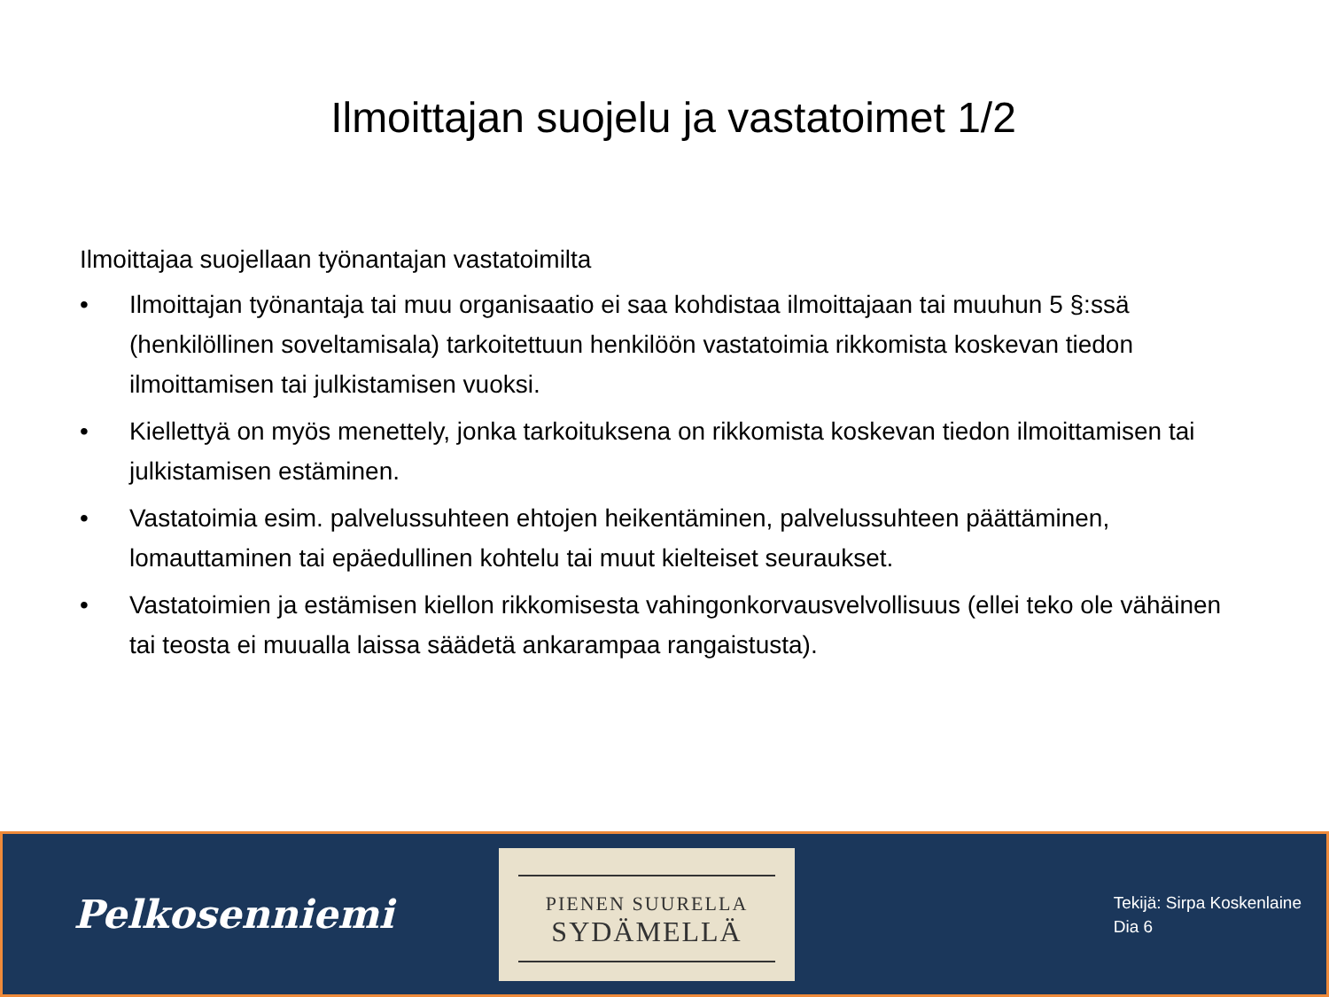Ilmoittajan suojelu ja vastatoimet 1/2
Ilmoittajaa suojellaan työnantajan vastatoimilta
• Ilmoittajan työnantaja tai muu organisaatio ei saa kohdistaa ilmoittajaan tai muuhun 5 §:ssä (henkilöllinen soveltamisala) tarkoitettuun henkilöön vastatoimia rikkomista koskevan tiedon ilmoittamisen tai julkistamisen vuoksi.
• Kiellettyä on myös menettely, jonka tarkoituksena on rikkomista koskevan tiedon ilmoittamisen tai julkistamisen estäminen.
• Vastatoimia esim. palvelussuhteen ehtojen heikentäminen, palvelussuhteen päättäminen, lomauttaminen tai epäedullinen kohtelu tai muut kielteiset seuraukset.
• Vastatoimien ja estämisen kiellon rikkomisesta vahingonkorvausvelvollisuus (ellei teko ole vähäinen tai teosta ei muualla laissa säädetä ankarampaa rangaistusta).
Pelkosenniemi
PIENEN SUURELLA
SYDÄMELLÄ
Tekijä: Sirpa Koskenlaine
Dia 6